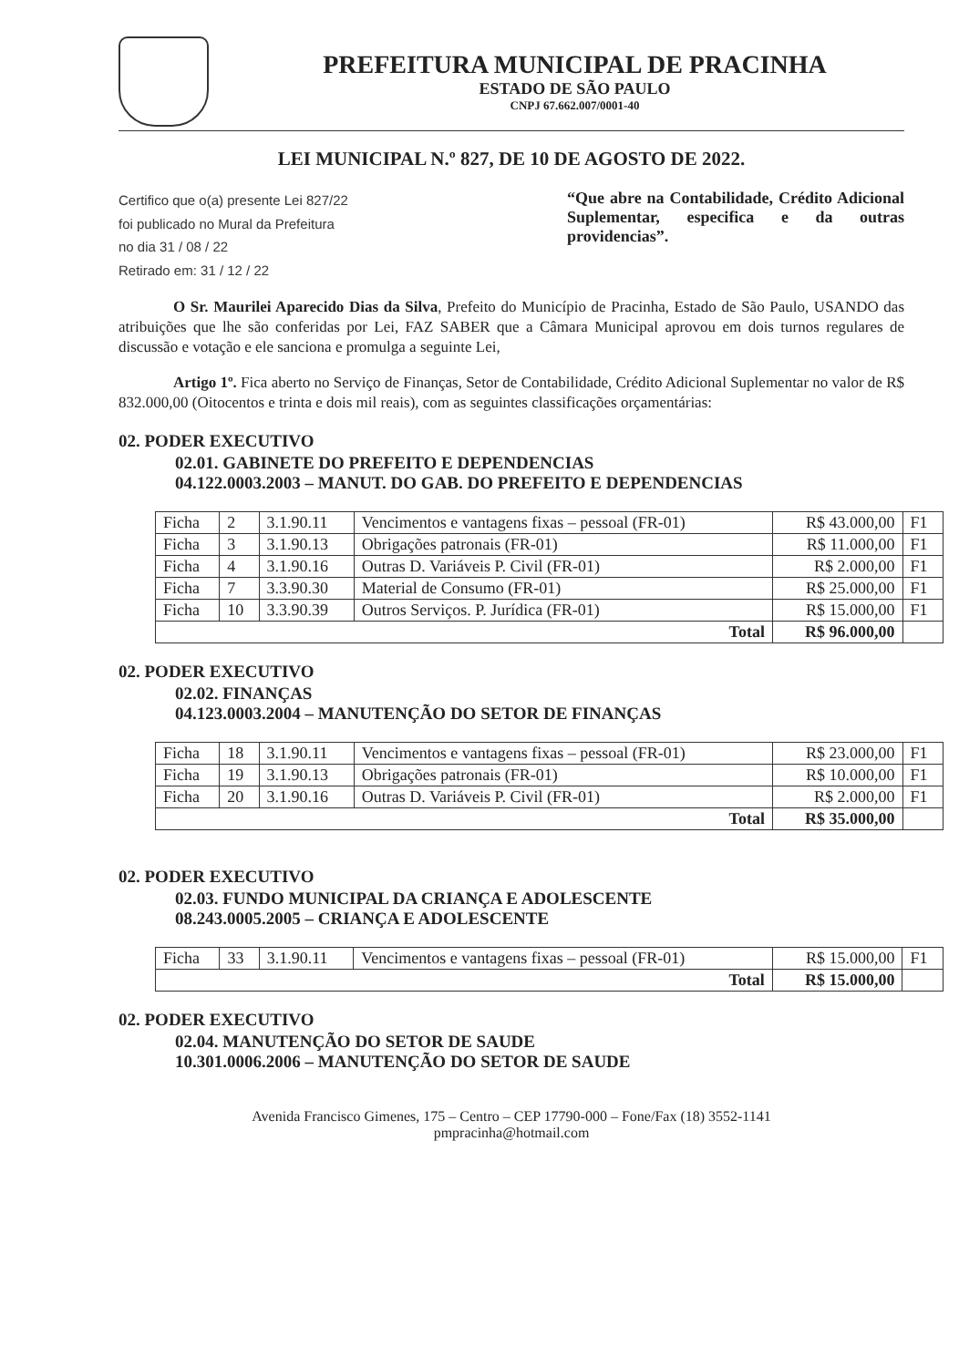PREFEITURA MUNICIPAL DE PRACINHA
ESTADO DE SÃO PAULO
CNPJ 67.662.007/0001-40
LEI MUNICIPAL N.º 827, DE 10 DE AGOSTO DE 2022.
Certifico que o(a) presente Lei 827/22
foi publicado no Mural da Prefeitura
no dia 31 / 08 / 22
Retirado em: 31 / 12 / 22
“Que abre na Contabilidade, Crédito Adicional Suplementar, especifica e da outras providencias”.
O Sr. Maurilei Aparecido Dias da Silva, Prefeito do Município de Pracinha, Estado de São Paulo, USANDO das atribuições que lhe são conferidas por Lei, FAZ SABER que a Câmara Municipal aprovou em dois turnos regulares de discussão e votação e ele sanciona e promulga a seguinte Lei,
Artigo 1º. Fica aberto no Serviço de Finanças, Setor de Contabilidade, Crédito Adicional Suplementar no valor de R$ 832.000,00 (Oitocentos e trinta e dois mil reais), com as seguintes classificações orçamentárias:
02. PODER EXECUTIVO
02.01. GABINETE DO PREFEITO E DEPENDENCIAS
04.122.0003.2003 – MANUT. DO GAB. DO PREFEITO E DEPENDENCIAS
| Ficha | 2 | 3.1.90.11 | Vencimentos e vantagens fixas – pessoal (FR-01) | R$ 43.000,00 | F1 |
| Ficha | 3 | 3.1.90.13 | Obrigações patronais (FR-01) | R$ 11.000,00 | F1 |
| Ficha | 4 | 3.1.90.16 | Outras D. Variáveis P. Civil (FR-01) | R$ 2.000,00 | F1 |
| Ficha | 7 | 3.3.90.30 | Material de Consumo (FR-01) | R$ 25.000,00 | F1 |
| Ficha | 10 | 3.3.90.39 | Outros Serviços. P. Jurídica (FR-01) | R$ 15.000,00 | F1 |
| Total | | | | R$ 96.000,00 | |
02. PODER EXECUTIVO
02.02. FINANÇAS
04.123.0003.2004 – MANUTENÇÃO DO SETOR DE FINANÇAS
| Ficha | 18 | 3.1.90.11 | Vencimentos e vantagens fixas – pessoal (FR-01) | R$ 23.000,00 | F1 |
| Ficha | 19 | 3.1.90.13 | Obrigações patronais (FR-01) | R$ 10.000,00 | F1 |
| Ficha | 20 | 3.1.90.16 | Outras D. Variáveis P. Civil (FR-01) | R$ 2.000,00 | F1 |
| Total | | | | R$ 35.000,00 | |
02. PODER EXECUTIVO
02.03. FUNDO MUNICIPAL DA CRIANÇA E ADOLESCENTE
08.243.0005.2005 – CRIANÇA E ADOLESCENTE
| Ficha | 33 | 3.1.90.11 | Vencimentos e vantagens fixas – pessoal (FR-01) | R$ 15.000,00 | F1 |
| Total | | | | R$ 15.000,00 | |
02. PODER EXECUTIVO
02.04. MANUTENÇÃO DO SETOR DE SAUDE
10.301.0006.2006 – MANUTENÇÃO DO SETOR DE SAUDE
Avenida Francisco Gimenes, 175 – Centro – CEP 17790-000 – Fone/Fax (18) 3552-1141
pmpracinha@hotmail.com